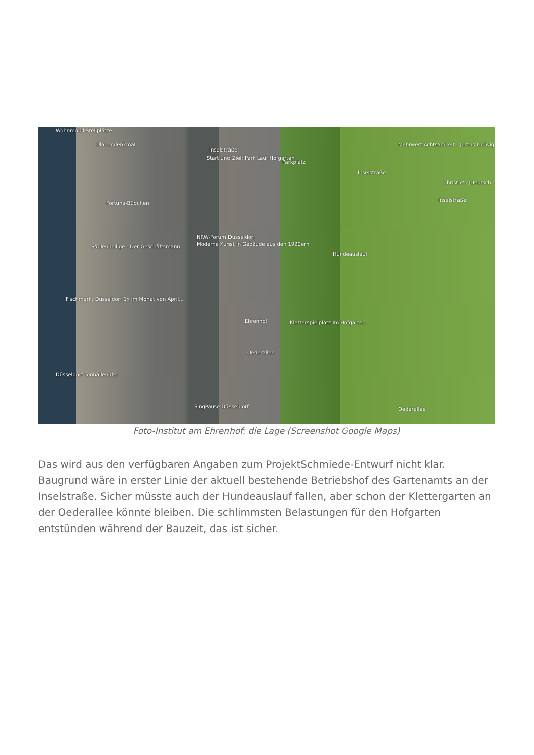Wohnmobil Stellplätze
Ulanendenkmal
Inselstraße
Start und Ziel: Park Lauf Hofgarten
Parkplatz
Mehrwert Achtsamkeit - Justus Ludwig
Inselstraße
Christie's (Deutsch
Inselstraße
Fortuna-Büdchen
NRW-Forum Düsseldorf
Moderne Kunst in Gebäude aus den 1920ern Säulenheilige - Der Geschäftsmann
Hundeauslauf
Fischmarkt Düsseldorf 1x im Monat von April...
Ehrenhof Kletterspielplatz Im Hofgarten
Oederallee
Düsseldorf Tonhallenufer
SingPause Düsseldorf Oederallee
Foto-Institut am Ehrenhof: die Lage (Screenshot Google Maps)
Das wird aus den verfügbaren Angaben zum ProjektSchmiede-Entwurf nicht klar. Baugrund wäre in erster Linie der aktuell bestehende Betriebshof des Gartenamts an der Inselstraße. Sicher müsste auch der Hundeauslauf fallen, aber schon der Klettergarten an der Oederallee könnte bleiben. Die schlimmsten Belastungen für den Hofgarten entstünden während der Bauzeit, das ist sicher.